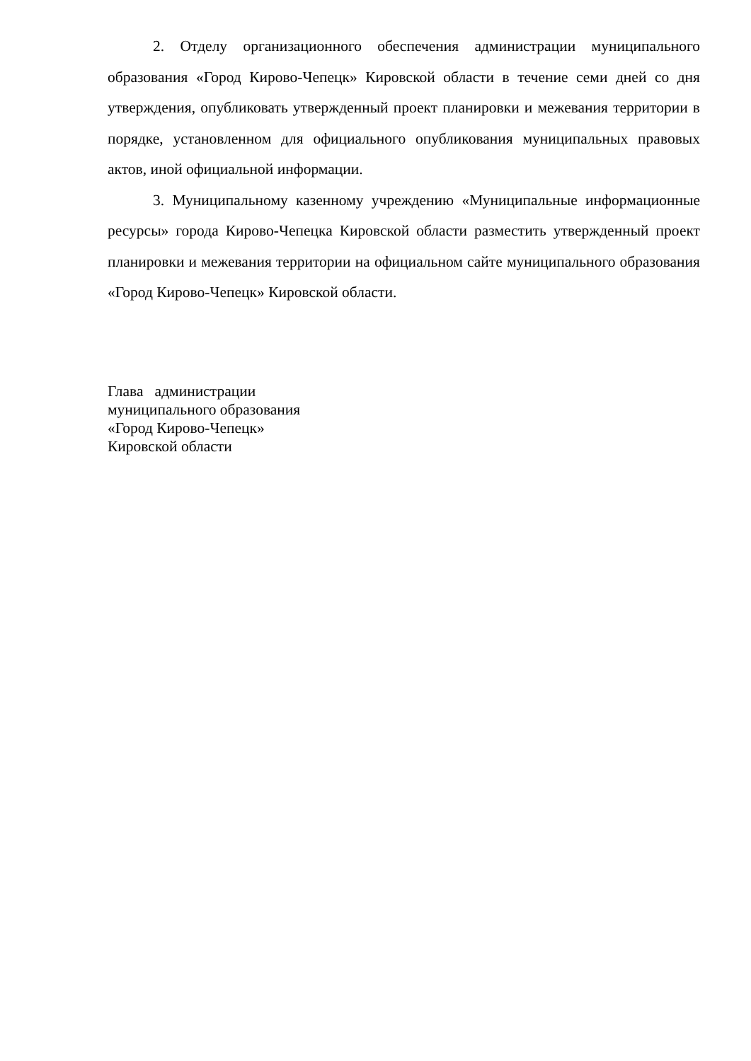2. Отделу организационного обеспечения администрации муниципаль­ного образования «Город Кирово-Чепецк» Кировской области в течение семи дней со дня утверждения, опубликовать утвержденный проект планировки и межевания территории в порядке, установленном для официального опубликования муниципальных правовых актов, иной официальной информации.
3. Муниципальному казенному учреждению «Муниципальные инфор­мационные ресурсы» города Кирово-Чепецка Кировской области разместить утвержденный проект планировки и межевания территории на официальном сайте муниципального образования «Город Кирово-Чепецк» Кировской области.
Глава администрации
муниципального образования
«Город Кирово-Чепецк»
Кировской области